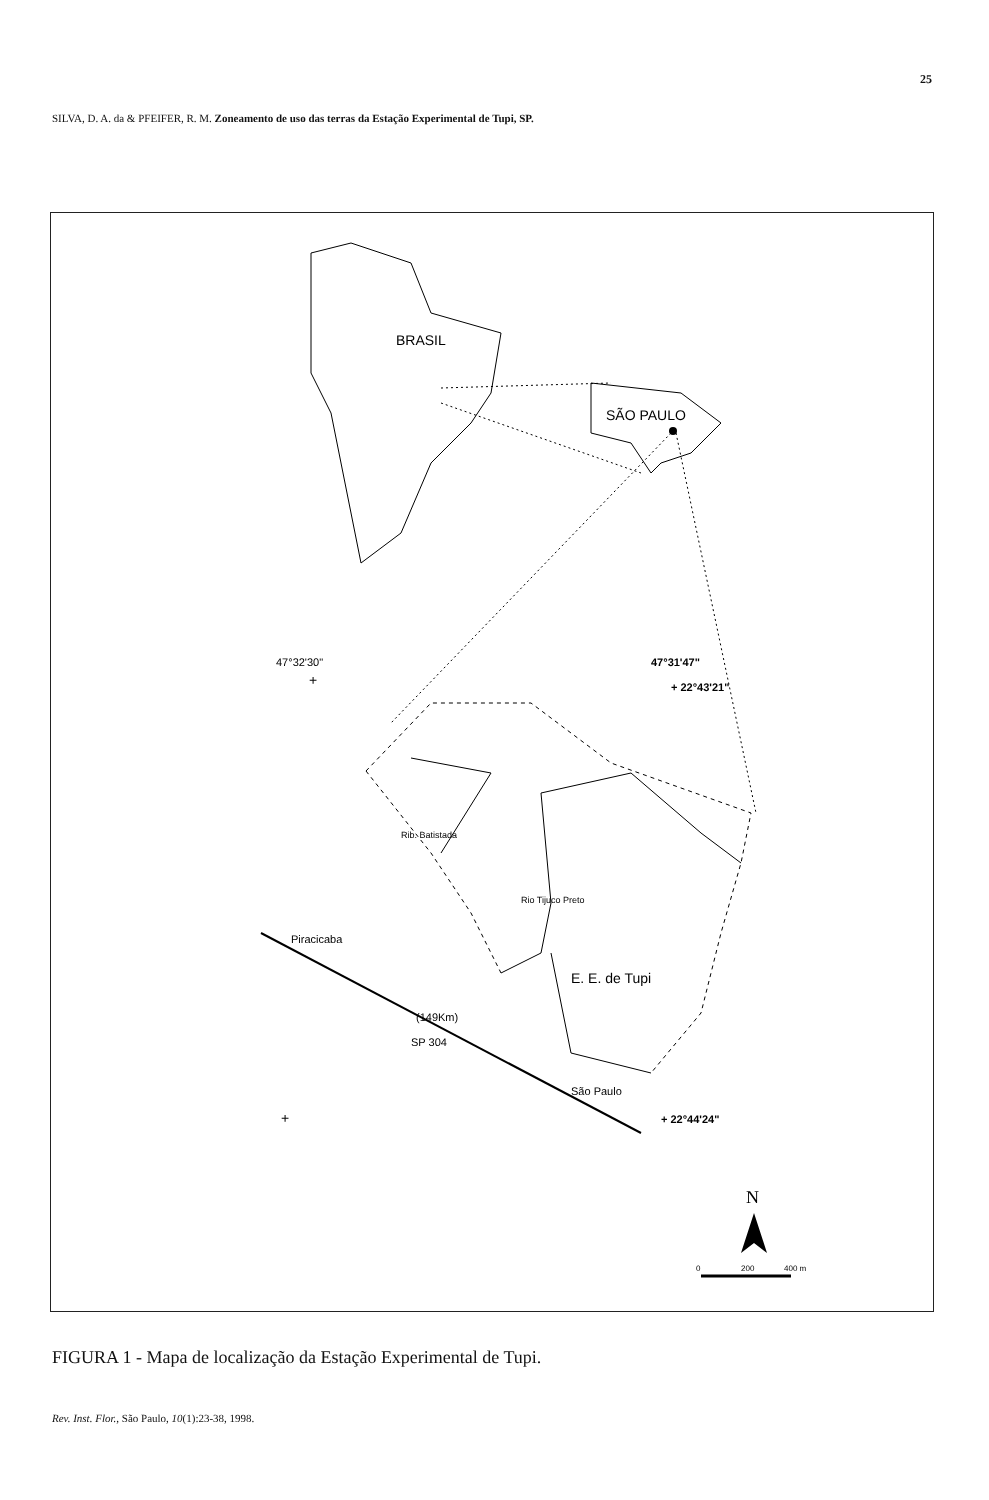25
SILVA, D. A. da & PFEIFER, R. M. Zoneamento de uso das terras da Estação Experimental de Tupi, SP.
BRASIL
SÃO PAULO
47°32'30"
+
47°31'47"
+ 22°43'21"
Piracicaba
(149Km)
SP 304
São Paulo
Rib. Batistada
Rio Tijuco Preto
E. E. de Tupi
+
+ 22°44'24"
N
0
200
400 m
FIGURA 1 - Mapa de localização da Estação Experimental de Tupi.
Rev. Inst. Flor., São Paulo, 10(1):23-38, 1998.